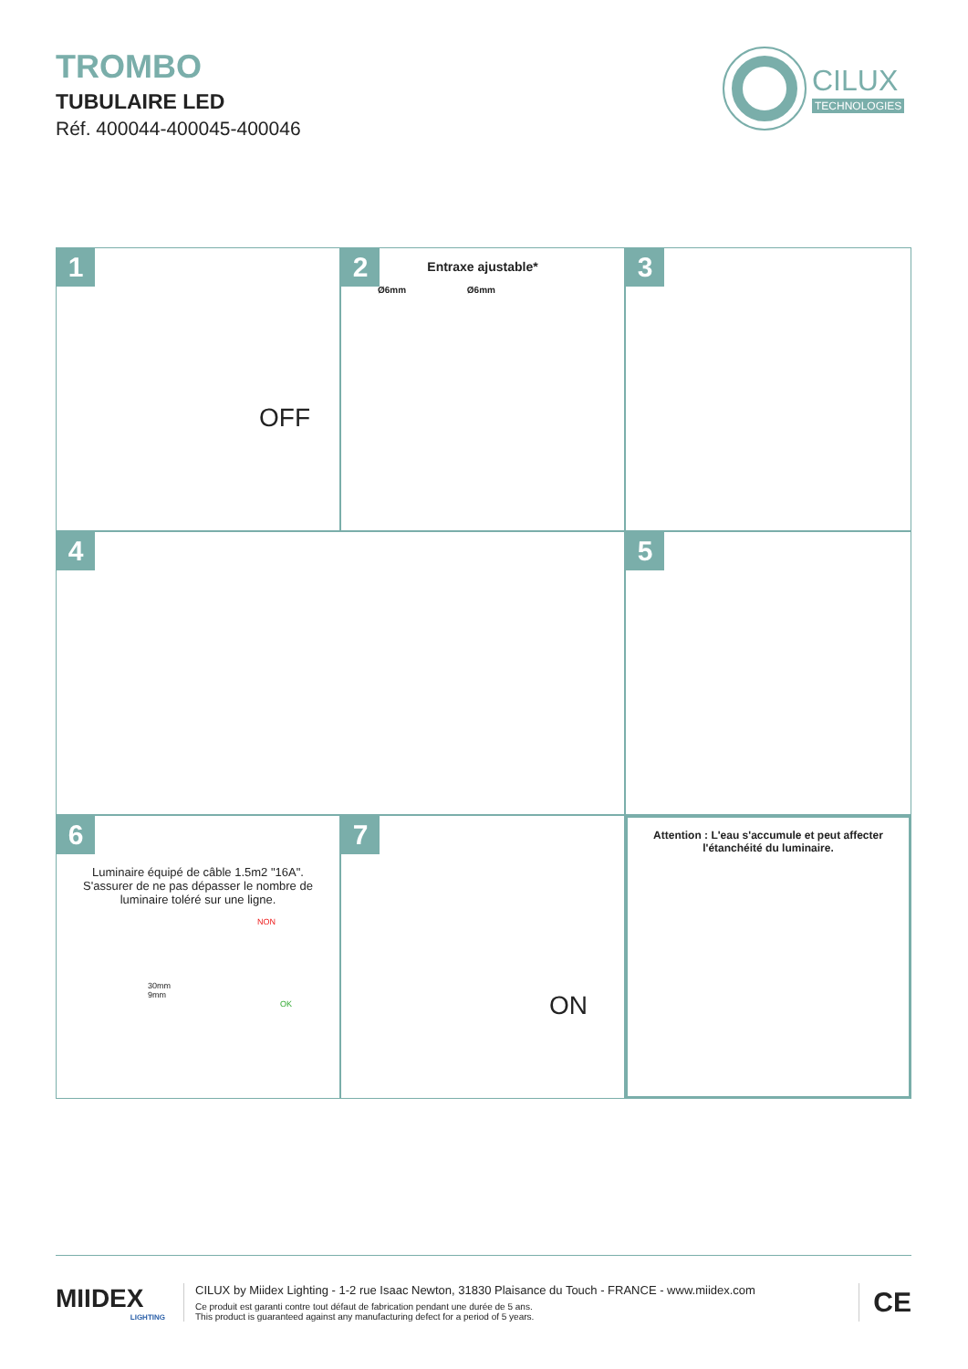TROMBO
TUBULAIRE LED
Réf. 400044-400045-400046
CILUX
TECHNOLOGIES
1
OFF
2
Entraxe ajustable*
Ø6mm Ø6mm
3
4
5
6
Luminaire équipé de câble 1.5m2 "16A".
S'assurer de ne pas dépasser le nombre de
luminaire toléré sur une ligne.
NON
30mm
9mm
OK
7
ON
Attention : L'eau s'accumule et peut affecter
l'étanchéité du luminaire.
MIIDEX
LIGHTING
CILUX by Miidex Lighting - 1-2 rue Isaac Newton, 31830 Plaisance du Touch - FRANCE - www.miidex.com
Ce produit est garanti contre tout défaut de fabrication pendant une durée de 5 ans.
This product is guaranteed against any manufacturing defect for a period of 5 years.
CE